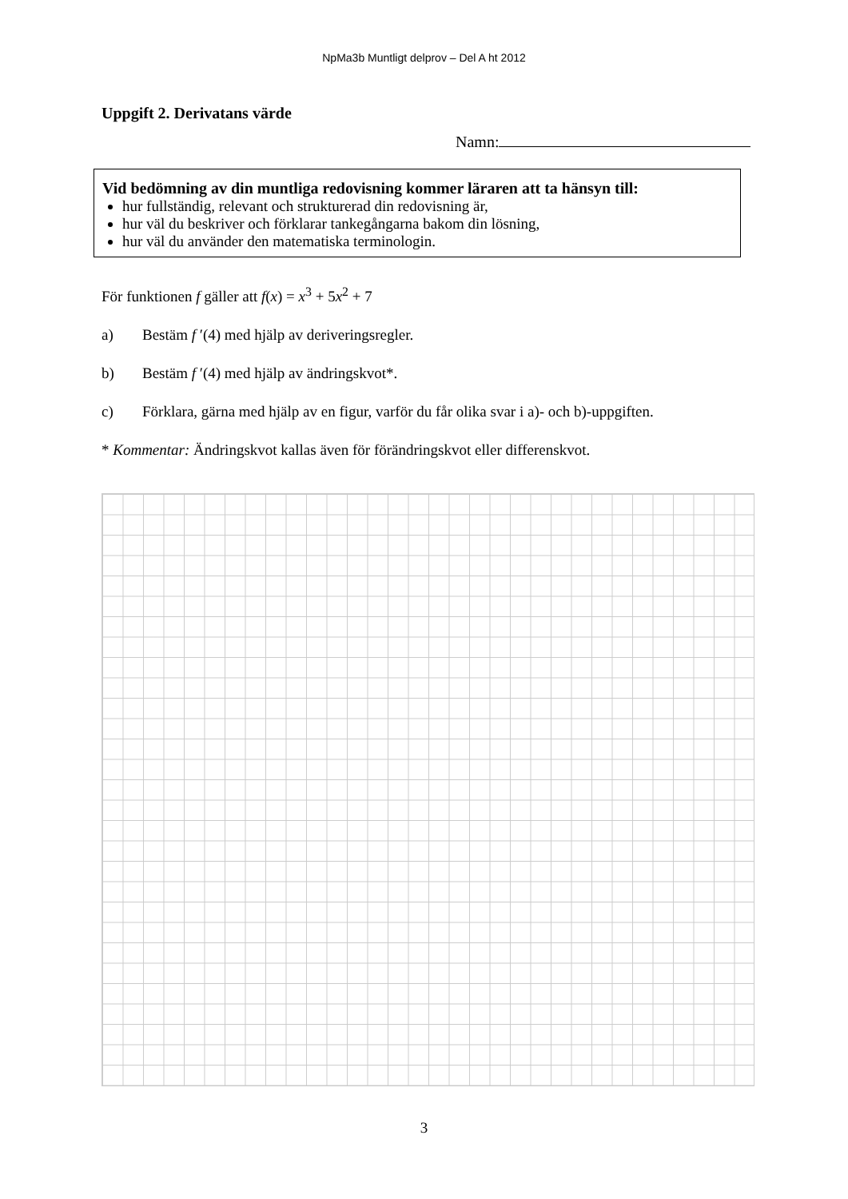NpMa3b Muntligt delprov – Del A ht 2012
Uppgift 2. Derivatans värde
Namn:
Vid bedömning av din muntliga redovisning kommer läraren att ta hänsyn till:
hur fullständig, relevant och strukturerad din redovisning är,
hur väl du beskriver och förklarar tankegångarna bakom din lösning,
hur väl du använder den matematiska terminologin.
För funktionen f gäller att f(x) = x<sup>3</sup> + 5x<sup>2</sup> + 7
a) Bestäm f ′(4) med hjälp av deriveringsregler.
b) Bestäm f ′(4) med hjälp av ändringskvot*.
c) Förklara, gärna med hjälp av en figur, varför du får olika svar i a)- och b)-uppgiften.
* Kommentar: Ändringskvot kallas även för förändringskvot eller differenskvot.
3